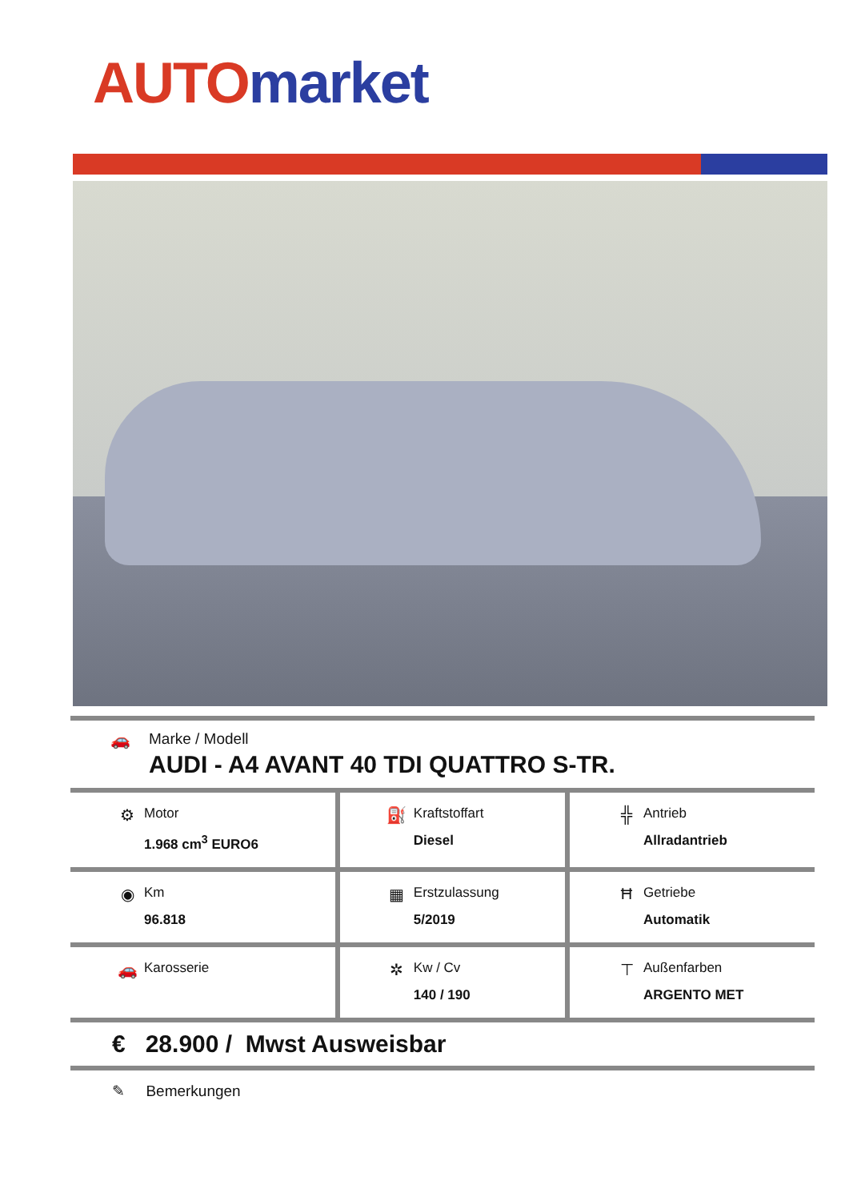AUTO market
| 🚗 Marke / Modell AUDI - A4 AVANT 40 TDI QUATTRO S-TR. |
| ⚙ Motor 1.968 cm<sup>3</sup> EURO6 | ⛽ Kraftstoffart Diesel | ╬ Antrieb Allradantrieb |
| ◉ Km 96.818 | ▦ Erstzulassung 5/2019 | Ħ Getriebe Automatik |
| 🚗 Karosserie | ✲ Kw / Cv 140 / 190 | ⊤ Außenfarben ARGENTO MET |
| € 28.900 / Mwst Ausweisbar |
✎ Bemerkungen